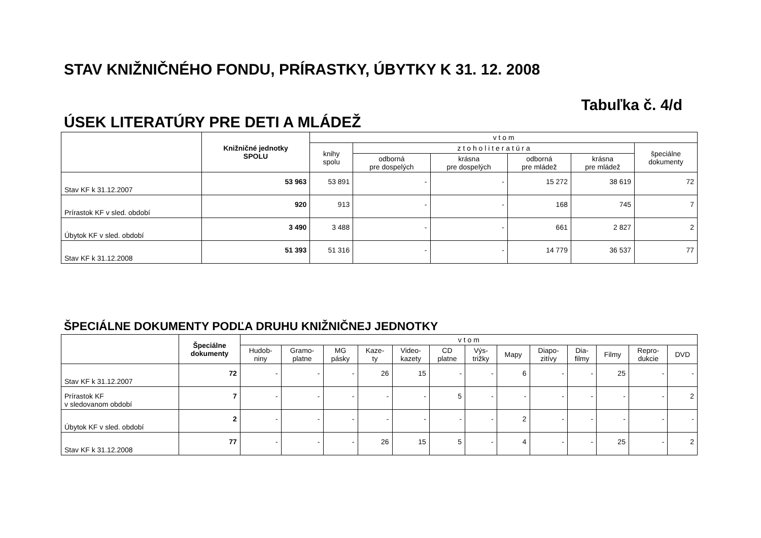STAV KNIŽNIČNÉHO FONDU, PRÍRASTKY, ÚBYTKY K 31. 12. 2008
Tabuľka č. 4/d
ÚSEK LITERATÚRY PRE DETI A MLÁDEŽ
| | Knižničné jednotky SPOLU | v t o m | | | | | |
| --- | --- | --- | --- | --- | --- | --- | --- |
| | | knihy spolu | z t o h o l i t e r a t ú r a | | | | špeciálne dokumenty |
| | | | odborná pre dospelých | krásna pre dospelých | odborná pre mládež | krásna pre mládež | |
| Stav KF k 31.12.2007 | 53 963 | 53 891 | - | - | 15 272 | 38 619 | 72 |
| Prírastok KF v sled. období | 920 | 913 | - | - | 168 | 745 | 7 |
| Úbytok KF v sled. období | 3 490 | 3 488 | - | - | 661 | 2 827 | 2 |
| Stav KF k 31.12.2008 | 51 393 | 51 316 | - | - | 14 779 | 36 537 | 77 |
ŠPECIÁLNE DOKUMENTY PODĽA DRUHU KNIŽNIČNEJ JEDNOTKY
| | Špeciálne dokumenty | v t o m | | | | | | | | | | | | |
| --- | --- | --- | --- | --- | --- | --- | --- | --- | --- | --- | --- | --- | --- | --- |
| | | Hudob- niny | Gramo- platne | MG pásky | Kaze- ty | Video- kazety | CD platne | Výs- trižky | Mapy | Diapo- zitívy | Dia- filmy | Filmy | Repro- dukcie | DVD |
| Stav KF k 31.12.2007 | 72 | - | - | - | 26 | 15 | - | - | 6 | - | - | 25 | - | - |
| Prírastok KF v sledovanom období | 7 | - | - | - | - | - | 5 | - | - | - | - | - | - | 2 |
| Úbytok KF v sled. období | 2 | - | - | - | - | - | - | - | 2 | - | - | - | - | - |
| Stav KF k 31.12.2008 | 77 | - | - | - | 26 | 15 | 5 | - | 4 | - | - | 25 | - | 2 |